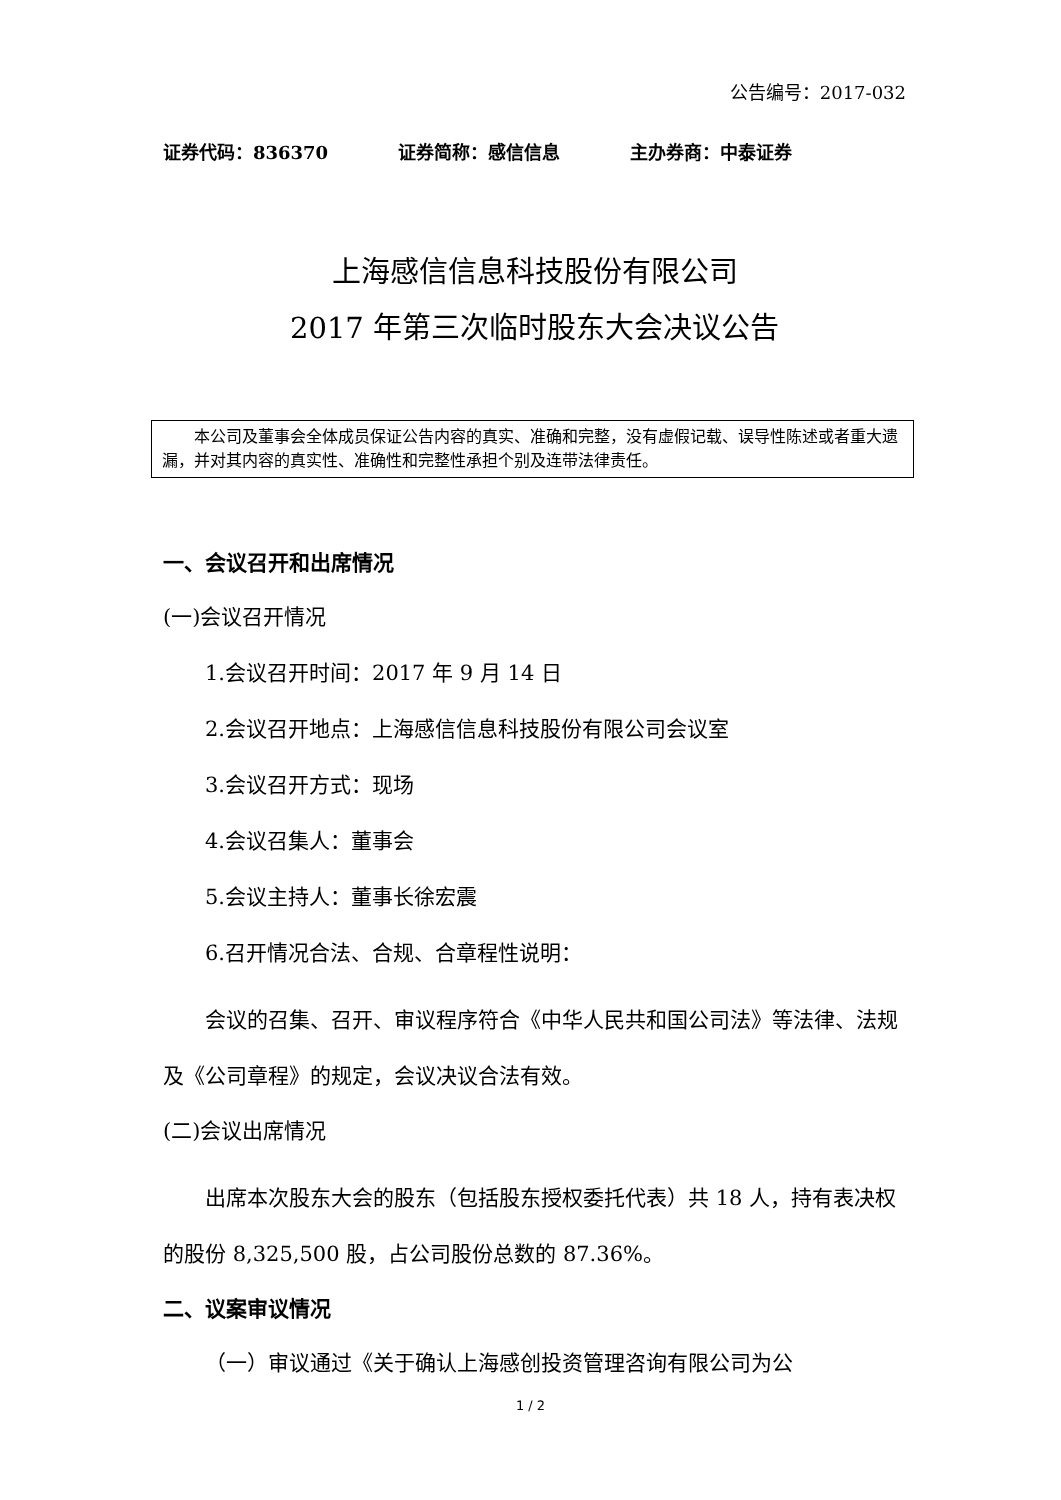公告编号：2017-032
证券代码：836370 证券简称：感信信息 主办券商：中泰证券
上海感信信息科技股份有限公司
2017 年第三次临时股东大会决议公告
本公司及董事会全体成员保证公告内容的真实、准确和完整，没有虚假记载、误导性陈述或者重大遗漏，并对其内容的真实性、准确性和完整性承担个别及连带法律责任。
一、会议召开和出席情况
(一)会议召开情况
1.会议召开时间：2017 年 9 月 14 日
2.会议召开地点：上海感信信息科技股份有限公司会议室
3.会议召开方式：现场
4.会议召集人：董事会
5.会议主持人：董事长徐宏震
6.召开情况合法、合规、合章程性说明：
会议的召集、召开、审议程序符合《中华人民共和国公司法》等法律、法规及《公司章程》的规定，会议决议合法有效。
(二)会议出席情况
出席本次股东大会的股东（包括股东授权委托代表）共 18 人，持有表决权的股份 8,325,500 股，占公司股份总数的 87.36%。
二、议案审议情况
（一）审议通过《关于确认上海感创投资管理咨询有限公司为公
1 / 2